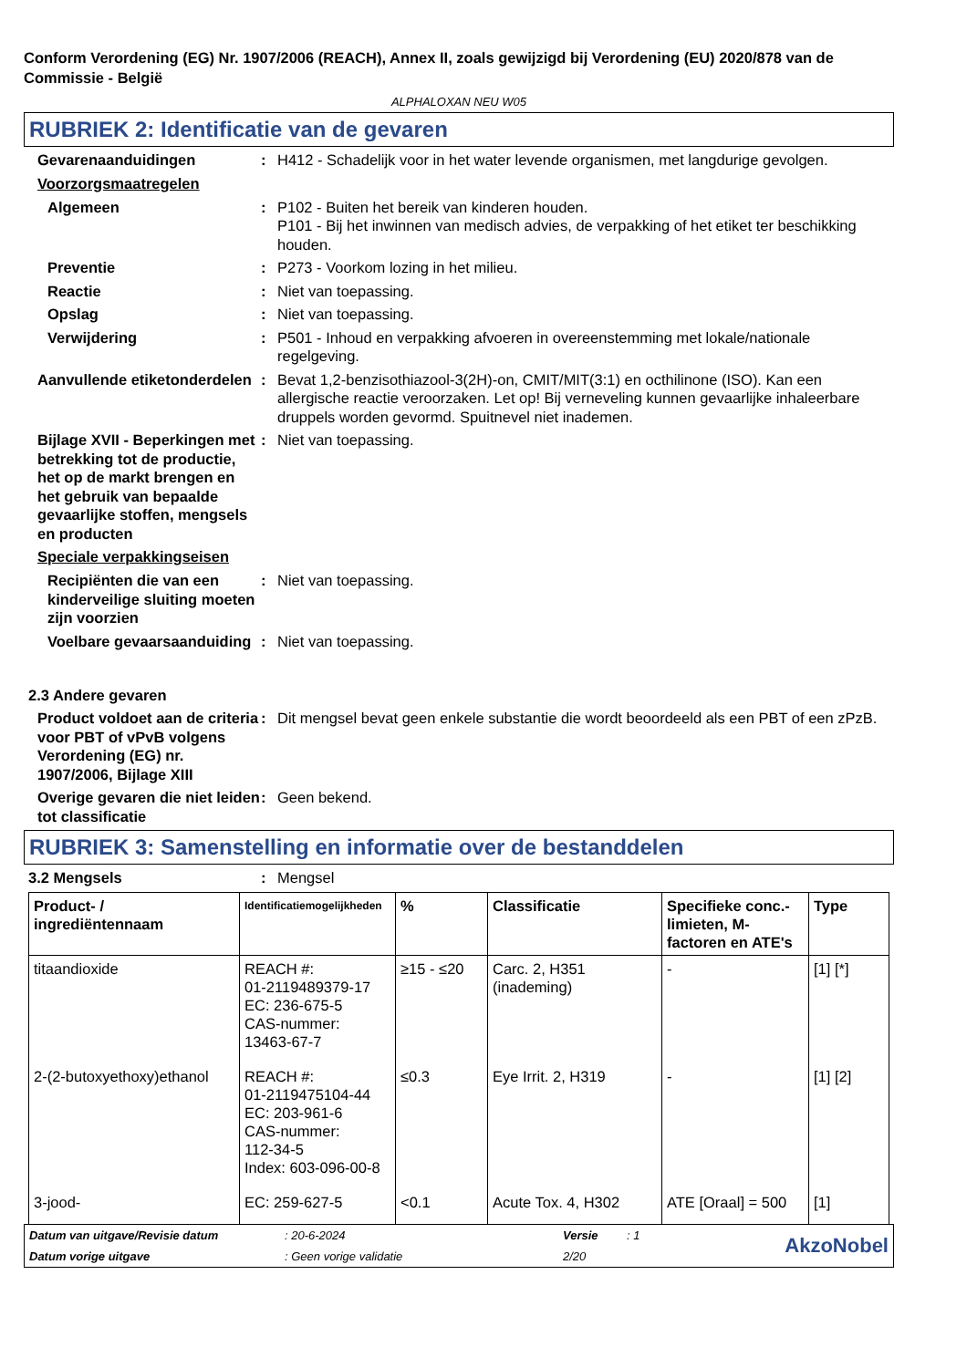Conform Verordening (EG) Nr. 1907/2006 (REACH), Annex II, zoals gewijzigd bij Verordening (EU) 2020/878 van de Commissie - België
ALPHALOXAN NEU W05
RUBRIEK 2: Identificatie van de gevaren
Gevarenaanduidingen : H412 - Schadelijk voor in het water levende organismen, met langdurige gevolgen.
Voorzorgsmaatregelen
Algemeen : P102 - Buiten het bereik van kinderen houden.
P101 - Bij het inwinnen van medisch advies, de verpakking of het etiket ter beschikking houden.
Preventie : P273 - Voorkom lozing in het milieu.
Reactie : Niet van toepassing.
Opslag : Niet van toepassing.
Verwijdering : P501 - Inhoud en verpakking afvoeren in overeenstemming met lokale/nationale regelgeving.
Aanvullende etiketonderdelen
: Bevat 1,2-benzisothiazool-3(2H)-on, CMIT/MIT(3:1) en octhilinone (ISO). Kan een allergische reactie veroorzaken. Let op! Bij verneveling kunnen gevaarlijke inhaleerbare druppels worden gevormd. Spuitnevel niet inademen.
Bijlage XVII - Beperkingen met betrekking tot de productie, het op de markt brengen en het gebruik van bepaalde gevaarlijke stoffen, mengsels en producten
: Niet van toepassing.
Speciale verpakkingseisen
Recipiënten die van een kinderveilige sluiting moeten zijn voorzien
: Niet van toepassing.
Voelbare gevaarsaanduiding
: Niet van toepassing.
2.3 Andere gevaren
Product voldoet aan de criteria voor PBT of vPvB volgens Verordening (EG) nr. 1907/2006, Bijlage XIII
: Dit mengsel bevat geen enkele substantie die wordt beoordeeld als een PBT of een zPzB.
Overige gevaren die niet leiden tot classificatie
: Geen bekend.
RUBRIEK 3: Samenstelling en informatie over de bestanddelen
3.2 Mengsels : Mengsel
| Product- / ingrediëntennaam | Identificatiemogelijkheden | % | Classificatie | Specifieke conc.-limieten, M-factoren en ATE's | Type |
| --- | --- | --- | --- | --- | --- |
| titaandioxide | REACH #: 01-2119489379-17 EC: 236-675-5 CAS-nummer: 13463-67-7 | ≥15 - ≤20 | Carc. 2, H351 (inademing) | - | [1] [*] |
| 2-(2-butoxyethoxy)ethanol | REACH #: 01-2119475104-44 EC: 203-961-6 CAS-nummer: 112-34-5 Index: 603-096-00-8 | ≤0.3 | Eye Irrit. 2, H319 | - | [1] [2] |
| 3-jood- | EC: 259-627-5 | <0.1 | Acute Tox. 4, H302 | ATE [Oraal] = 500 | [1] |
Datum van uitgave/Revisie datum: 20-6-2024 Versie: 1
AkzoNobel
Datum vorige uitgave: Geen vorige validatie 2/20